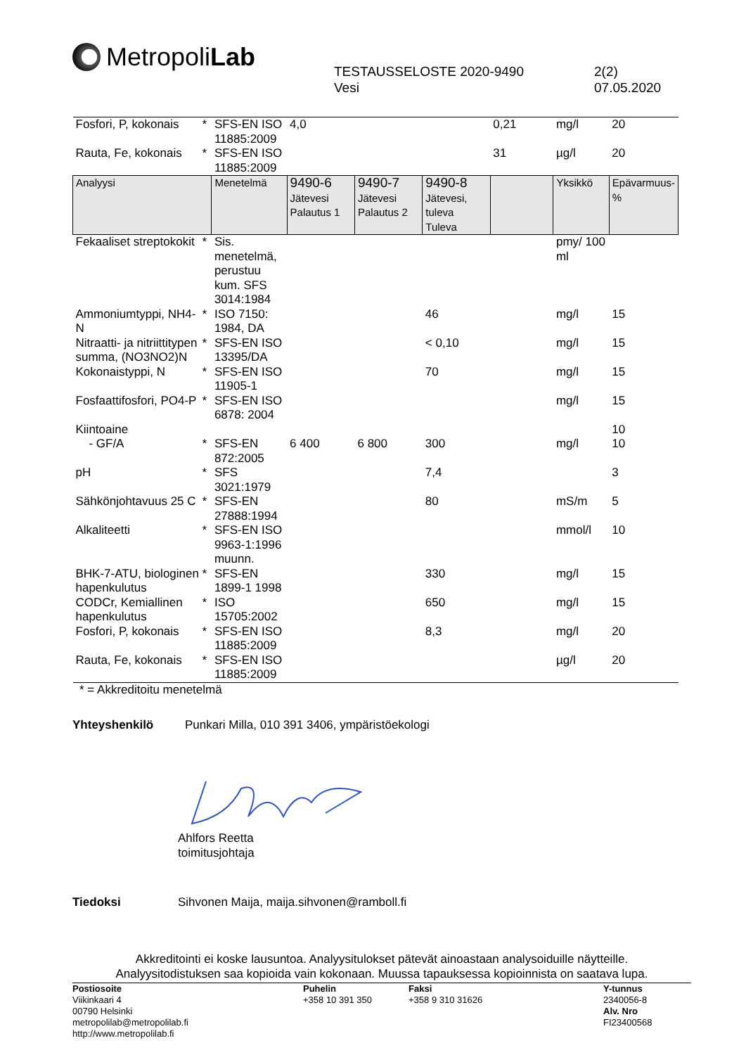Metropoli Lab
TESTAUSSELOSTE 2020-9490
Vesi
2(2)
07.05.2020
| Fosfori, P, kokonais | * | SFS-EN ISO 11885:2009 | 4,0 | | | 0,21 | mg/l | 20 |
| Rauta, Fe, kokonais | * | SFS-EN ISO 11885:2009 | | | | 31 | µg/l | 20 |
| Analyysi | | Menetelmä | 9490-6 Jätevesi Palautus 1 | 9490-7 Jätevesi Palautus 2 | 9490-8 Jätevesi, tuleva Tuleva | | Yksikkö | Epävarmuus-% |
| Fekaaliset streptokokit | * | Sis. menetelmä, perustuu kum. SFS 3014:1984 | | | | | pmy/ 100 ml | |
| Ammoniumtyppi, NH4-N | * | ISO 7150: 1984, DA | | | 46 | | mg/l | 15 |
| Nitraatti- ja nitriittitypen summa, (NO3NO2)N | * | SFS-EN ISO 13395/DA | | | < 0,10 | | mg/l | 15 |
| Kokonaistyppi, N | * | SFS-EN ISO 11905-1 | | | 70 | | mg/l | 15 |
| Fosfaattifosfori, PO4-P | * | SFS-EN ISO 6878: 2004 | | | | | mg/l | 15 |
| Kiintoaine | | | | | | | | 10 |
| - GF/A | * | SFS-EN 872:2005 | 6 400 | 6 800 | 300 | | mg/l | 10 |
| pH | * | SFS 3021:1979 | | | 7,4 | | | 3 |
| Sähkönjohtavuus 25 C | * | SFS-EN 27888:1994 | | | 80 | | mS/m | 5 |
| Alkaliteetti | * | SFS-EN ISO 9963-1:1996 muunn. | | | | | mmol/l | 10 |
| BHK-7-ATU, biologinen hapenkulutus | * | SFS-EN 1899-1 1998 | | | 330 | | mg/l | 15 |
| CODCr, Kemiallinen hapenkulutus | * | ISO 15705:2002 | | | 650 | | mg/l | 15 |
| Fosfori, P, kokonais | * | SFS-EN ISO 11885:2009 | | | 8,3 | | mg/l | 20 |
| Rauta, Fe, kokonais | * | SFS-EN ISO 11885:2009 | | | | | µg/l | 20 |
* = Akkreditoitu menetelmä
Yhteyshenkilö Punkari Milla, 010 391 3406, ympäristöekologi
Ahlfors Reetta
toimitusjohtaja
Tiedoksi Sihvonen Maija, maija.sihvonen@ramboll.fi
Akkreditointi ei koske lausuntoa. Analyysitulokset pätevät ainoastaan analysoiduille näytteille.
Analyysitodistuksen saa kopioida vain kokonaan. Muussa tapauksessa kopioinnista on saatava lupa.
Postiosoite
Viikinkaari 4
00790 Helsinki
metropolilab@metropolilab.fi http://www.metropolilab.fi
Puhelin
+358 10 391 350
Faksi
+358 9 310 31626
Y-tunnus
2340056-8
Alv. Nro
FI23400568